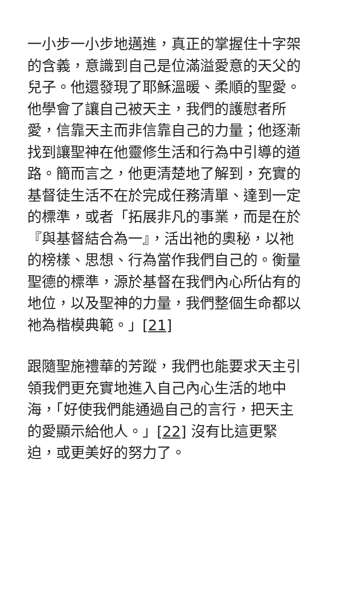一小步一小步地邁進，真正的掌握住十字架的含義，意識到自己是位滿溢愛意的天父的兒子。他還發現了耶穌溫暖、柔順的聖愛。他學會了讓自己被天主，我們的護慰者所愛，信靠天主而非信靠自己的力量；他逐漸找到讓聖神在他靈修生活和行為中引導的道路。簡而言之，他更清楚地了解到，充實的基督徒生活不在於完成任務清單、達到一定的標準，或者「拓展非凡的事業，而是在於『與基督結合為一』，活出祂的奧秘，以祂的榜樣、思想、行為當作我們自己的。衡量聖德的標準，源於基督在我們內心所佔有的地位，以及聖神的力量，我們整個生命都以祂為楷模典範。」[21]
跟隨聖施禮華的芳蹤，我們也能要求天主引領我們更充實地進入自己內心生活的地中海，「好使我們能通過自己的言行，把天主的愛顯示給他人。」[22] 沒有比這更緊迫，或更美好的努力了。